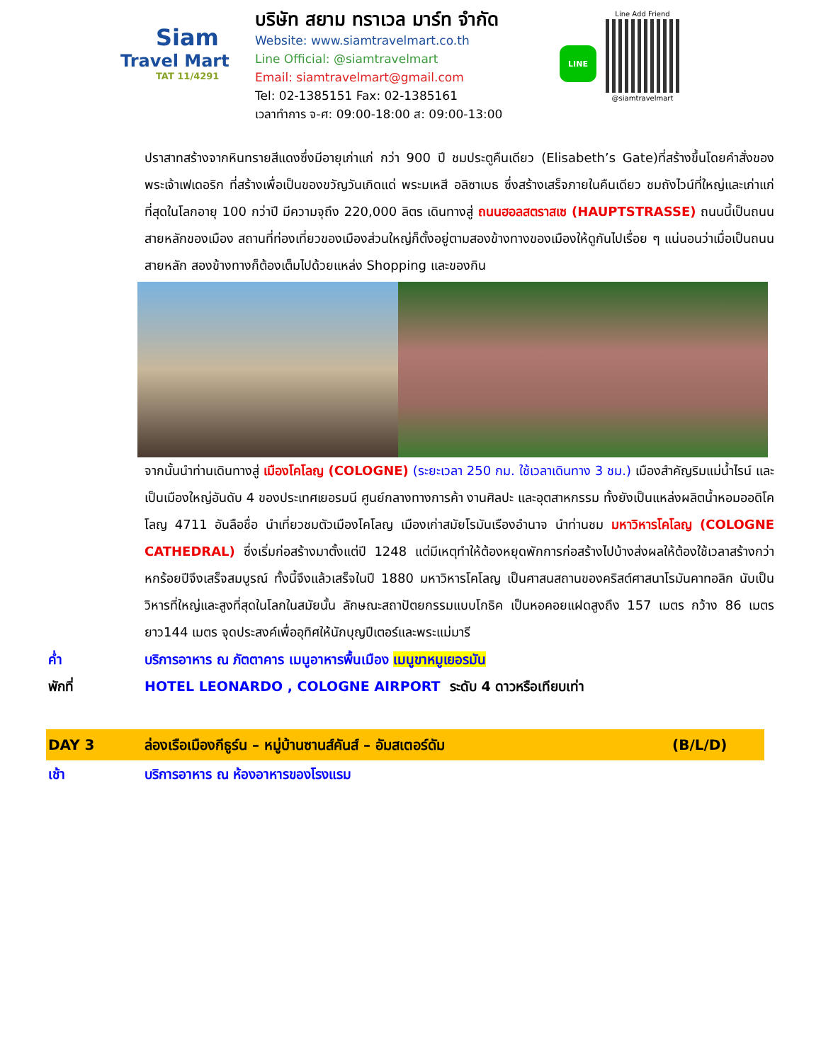Siam
Travel Mart
TAT 11/4291
บริษัท สยาม ทราเวล มาร์ท จำกัด
Website: www.siamtravelmart.co.th
Line Official: @siamtravelmart
Email: siamtravelmart@gmail.com
Tel: 02-1385151 Fax: 02-1385161
เวลาทำการ จ-ศ: 09:00-18:00 ส: 09:00-13:00
LINE
Line Add Friend
@siamtravelmart
ปราสาทสร้างจากหินทรายสีแดงซึ่งมีอายุเก่าแก่ กว่า 900 ปี ชมประตูคืนเดียว (Elisabeth’s Gate)ที่สร้างขึ้นโดยคำสั่งของพระเจ้าเฟเดอริก ที่สร้างเพื่อเป็นของขวัญวันเกิดแด่ พระมเหสี อลิซาเบธ ซึ่งสร้างเสร็จภายในคืนเดียว ชมถังไวน์ที่ใหญ่และเก่าแก่ที่สุดในโลกอายุ 100 กว่าปี มีความจุถึง 220,000 ลิตร เดินทางสู่ ถนนฮอลสตราสเซ (HAUPTSTRASSE) ถนนนี้เป็นถนนสายหลักของเมือง สถานที่ท่องเที่ยวของเมืองส่วนใหญ่ก็ตั้งอยู่ตามสองข้างทางของเมืองให้ดูกันไปเรื่อย ๆ แน่นอนว่าเมื่อเป็นถนนสายหลัก สองข้างทางก็ต้องเต็มไปด้วยแหล่ง Shopping และของกิน
จากนั้นนำท่านเดินทางสู่ เมืองโคโลญ (COLOGNE) (ระยะเวลา 250 กม. ใช้เวลาเดินทาง 3 ชม.) เมืองสำคัญริมแม่น้ำไรน์ และเป็นเมืองใหญ่อันดับ 4 ของประเทศเยอรมนี ศูนย์กลางทางการค้า งานศิลปะ และอุตสาหกรรม ทั้งยังเป็นแหล่งผลิตน้ำหอมออดิโคโลญ 4711 อันลือชื่อ นำเที่ยวชมตัวเมืองโคโลญ เมืองเก่าสมัยโรมันเรืองอำนาจ นำท่านชม มหาวิหารโคโลญ (COLOGNE CATHEDRAL) ซึ่งเริ่มก่อสร้างมาตั้งแต่ปี 1248 แต่มีเหตุทำให้ต้องหยุดพักการก่อสร้างไปบ้างส่งผลให้ต้องใช้เวลาสร้างกว่าหกร้อยปีจึงเสร็จสมบูรณ์ ทั้งนี้จึงแล้วเสร็จในปี 1880 มหาวิหารโคโลญ เป็นศาสนสถานของคริสต์ศาสนาโรมันคาทอลิก นับเป็นวิหารที่ใหญ่และสูงที่สุดในโลกในสมัยนั้น ลักษณะสถาปัตยกรรมแบบโกธิค เป็นหอคอยแฝดสูงถึง 157 เมตร กว้าง 86 เมตรยาว144 เมตร จุดประสงค์เพื่ออุทิศให้นักบุญปีเตอร์และพระแม่มารี
ค่ำ บริการอาหาร ณ ภัตตาคาร เมนูอาหารพื้นเมือง เมนูขาหมูเยอรมัน
พักที่ HOTEL LEONARDO , COLOGNE AIRPORT ระดับ 4 ดาวหรือเทียบเท่า
DAY 3 ล่องเรือเมืองกีธูร์น – หมู่บ้านซานส์คันส์ – อัมสเตอร์ดัม (B/L/D)
เช้า บริการอาหาร ณ ห้องอาหารของโรงแรม